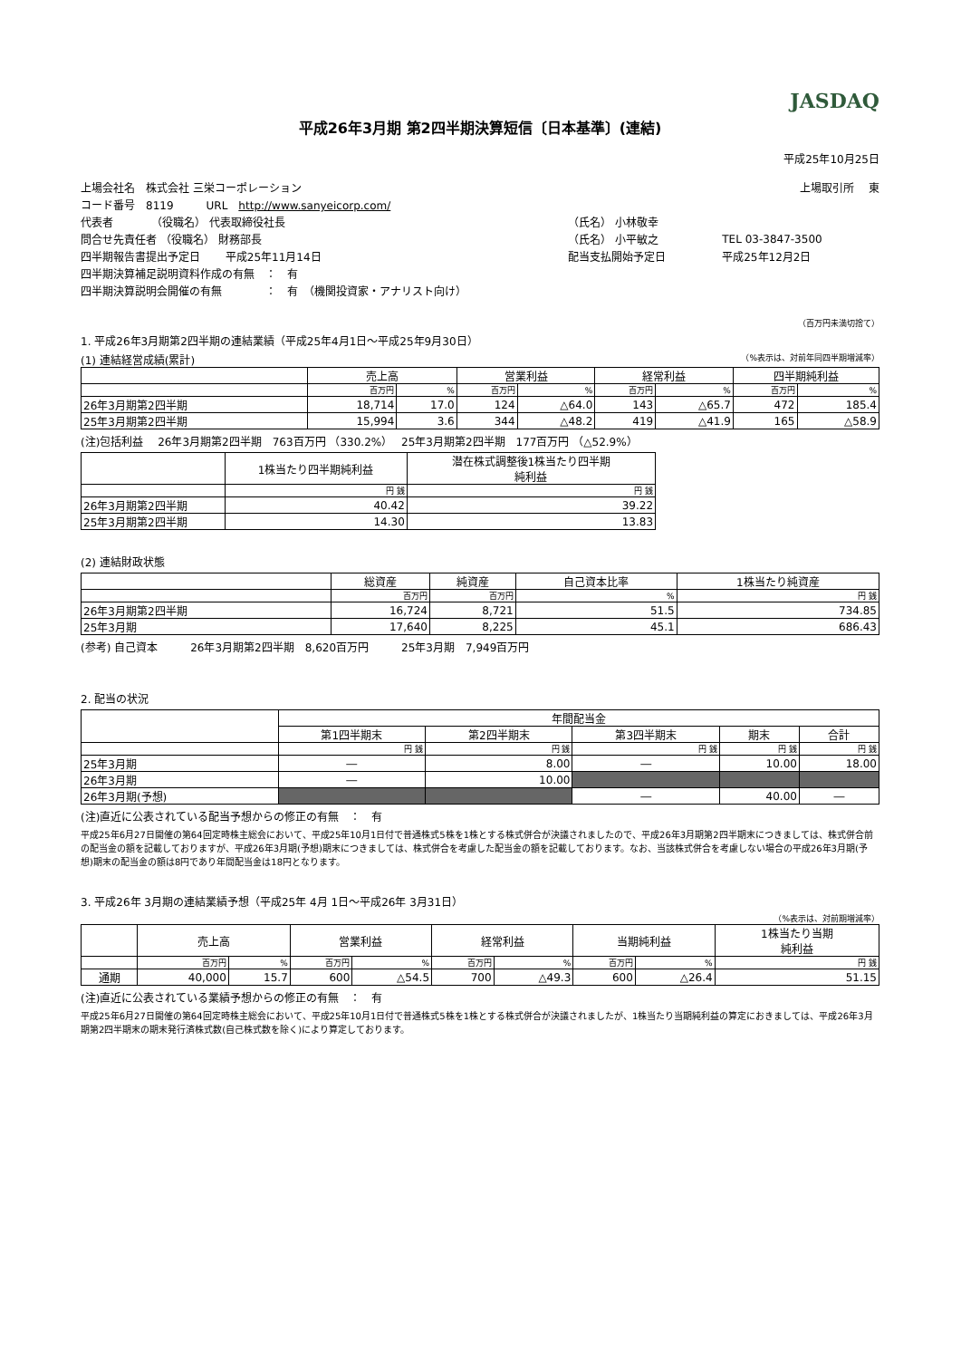JASDAQ
平成26年3月期 第2四半期決算短信〔日本基準〕(連結)
平成25年10月25日
| 上場会社名 株式会社 三栄コーポレーション | | 上場取引所 東 | |
| コード番号 8119 URL http://www.sanyeicorp.com/ | | | |
| 代表者 （役職名） 代表取締役社長 | （氏名） 小林敬幸 | | |
| 問合せ先責任者 （役職名） 財務部長 | （氏名） 小平敏之 | TEL 03-3847-3500 | |
| 四半期報告書提出予定日 平成25年11月14日 | 配当支払開始予定日 | 平成25年12月2日 | |
| 四半期決算補足説明資料作成の有無 ： 有 | | | |
| 四半期決算説明会開催の有無 ： 有 （機関投資家・アナリスト向け） | | | |
（百万円未満切捨て）
1. 平成26年3月期第2四半期の連結業績（平成25年4月1日～平成25年9月30日）
(1) 連結経営成績(累計) （%表示は、対前年同四半期増減率）
| | 売上高 | | 営業利益 | | 経常利益 | | 四半期純利益 | |
| | 百万円 | % | 百万円 | % | 百万円 | % | 百万円 | % |
| 26年3月期第2四半期 | 18,714 | 17.0 | 124 | △64.0 | 143 | △65.7 | 472 | 185.4 |
| 25年3月期第2四半期 | 15,994 | 3.6 | 344 | △48.2 | 419 | △41.9 | 165 | △58.9 |
(注)包括利益　 26年3月期第2四半期　763百万円 （330.2%）　 25年3月期第2四半期　177百万円 （△52.9%）
| | 1株当たり四半期純利益 | 潜在株式調整後1株当たり四半期 純利益 |
| | 円 銭 | 円 銭 |
| 26年3月期第2四半期 | 40.42 | 39.22 |
| 25年3月期第2四半期 | 14.30 | 13.83 |
(2) 連結財政状態
| | 総資産 | 純資産 | 自己資本比率 | 1株当たり純資産 |
| | 百万円 | 百万円 | % | 円 銭 |
| 26年3月期第2四半期 | 16,724 | 8,721 | 51.5 | 734.85 |
| 25年3月期 | 17,640 | 8,225 | 45.1 | 686.43 |
(参考) 自己資本　　　26年3月期第2四半期　8,620百万円　　　25年3月期　7,949百万円
2. 配当の状況
| | 年間配当金 | | | | |
| | 第1四半期末 | 第2四半期末 | 第3四半期末 | 期末 | 合計 |
| | 円 銭 | 円 銭 | 円 銭 | 円 銭 | 円 銭 |
| 25年3月期 | ― | 8.00 | ― | 10.00 | 18.00 |
| 26年3月期 | ― | 10.00 | | | |
| 26年3月期(予想) | | | ― | 40.00 | ― |
(注)直近に公表されている配当予想からの修正の有無　：　有
平成25年6月27日開催の第64回定時株主総会において、平成25年10月1日付で普通株式5株を1株とする株式併合が決議されましたので、平成26年3月期第2四半期末につきましては、株式併合前の配当金の額を記載しておりますが、平成26年3月期(予想)期末につきましては、株式併合を考慮した配当金の額を記載しております。なお、当該株式併合を考慮しない場合の平成26年3月期(予想)期末の配当金の額は8円であり年間配当金は18円となります。
3. 平成26年 3月期の連結業績予想（平成25年 4月 1日～平成26年 3月31日）
（%表示は、対前期増減率）
| | 売上高 | | 営業利益 | | 経常利益 | | 当期純利益 | | 1株当たり当期 純利益 |
| | 百万円 | % | 百万円 | % | 百万円 | % | 百万円 | % | 円 銭 |
| 通期 | 40,000 | 15.7 | 600 | △54.5 | 700 | △49.3 | 600 | △26.4 | 51.15 |
(注)直近に公表されている業績予想からの修正の有無　：　有
平成25年6月27日開催の第64回定時株主総会において、平成25年10月1日付で普通株式5株を1株とする株式併合が決議されましたが、1株当たり当期純利益の算定におきましては、平成26年3月期第2四半期末の期末発行済株式数(自己株式数を除く)により算定しております。